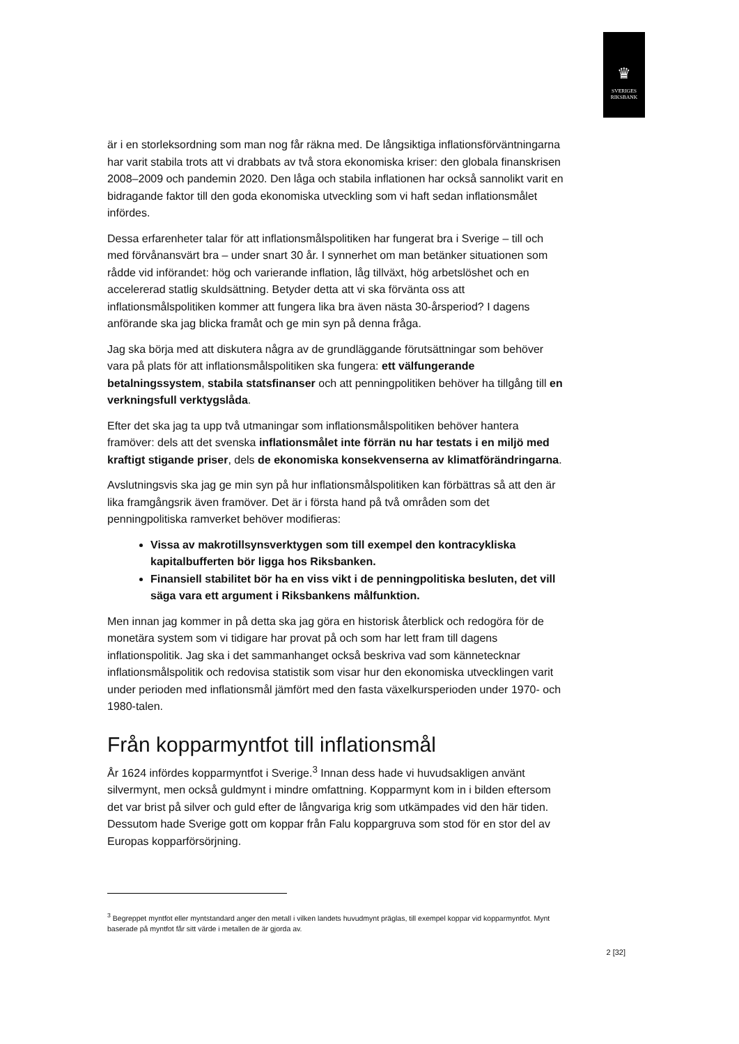♛
SVERIGES
RIKSBANK
är i en storleksordning som man nog får räkna med. De långsiktiga inflationsförväntningarna har varit stabila trots att vi drabbats av två stora ekonomiska kriser: den globala finanskrisen 2008–2009 och pandemin 2020. Den låga och stabila inflationen har också sannolikt varit en bidragande faktor till den goda ekonomiska utveckling som vi haft sedan inflationsmålet infördes.
Dessa erfarenheter talar för att inflationsmålspolitiken har fungerat bra i Sverige – till och med förvånansvärt bra – under snart 30 år. I synnerhet om man betänker situationen som rådde vid införandet: hög och varierande inflation, låg tillväxt, hög arbetslöshet och en accelererad statlig skuldsättning. Betyder detta att vi ska förvänta oss att inflationsmålspolitiken kommer att fungera lika bra även nästa 30-årsperiod? I dagens anförande ska jag blicka framåt och ge min syn på denna fråga.
Jag ska börja med att diskutera några av de grundläggande förutsättningar som behöver vara på plats för att inflationsmålspolitiken ska fungera: ett välfungerande betalningssystem, stabila statsfinanser och att penningpolitiken behöver ha tillgång till en verkningsfull verktygslåda.
Efter det ska jag ta upp två utmaningar som inflationsmålspolitiken behöver hantera framöver: dels att det svenska inflationsmålet inte förrän nu har testats i en miljö med kraftigt stigande priser, dels de ekonomiska konsekvenserna av klimatförändringarna.
Avslutningsvis ska jag ge min syn på hur inflationsmålspolitiken kan förbättras så att den är lika framgångsrik även framöver. Det är i första hand på två områden som det penningpolitiska ramverket behöver modifieras:
Vissa av makrotillsynsverktygen som till exempel den kontracykliska kapitalbufferten bör ligga hos Riksbanken.
Finansiell stabilitet bör ha en viss vikt i de penningpolitiska besluten, det vill säga vara ett argument i Riksbankens målfunktion.
Men innan jag kommer in på detta ska jag göra en historisk återblick och redogöra för de monetära system som vi tidigare har provat på och som har lett fram till dagens inflationspolitik. Jag ska i det sammanhanget också beskriva vad som kännetecknar inflationsmålspolitik och redovisa statistik som visar hur den ekonomiska utvecklingen varit under perioden med inflationsmål jämfört med den fasta växelkursperioden under 1970- och 1980-talen.
Från kopparmyntfot till inflationsmål
År 1624 infördes kopparmyntfot i Sverige.<sup>3</sup> Innan dess hade vi huvudsakligen använt silvermynt, men också guldmynt i mindre omfattning. Kopparmynt kom in i bilden eftersom det var brist på silver och guld efter de långvariga krig som utkämpades vid den här tiden. Dessutom hade Sverige gott om koppar från Falu koppargruva som stod för en stor del av Europas kopparförsörjning.
<sup>3</sup> Begreppet myntfot eller myntstandard anger den metall i vilken landets huvudmynt präglas, till exempel koppar vid kopparmyntfot. Mynt baserade på myntfot får sitt värde i metallen de är gjorda av.
2 [32]